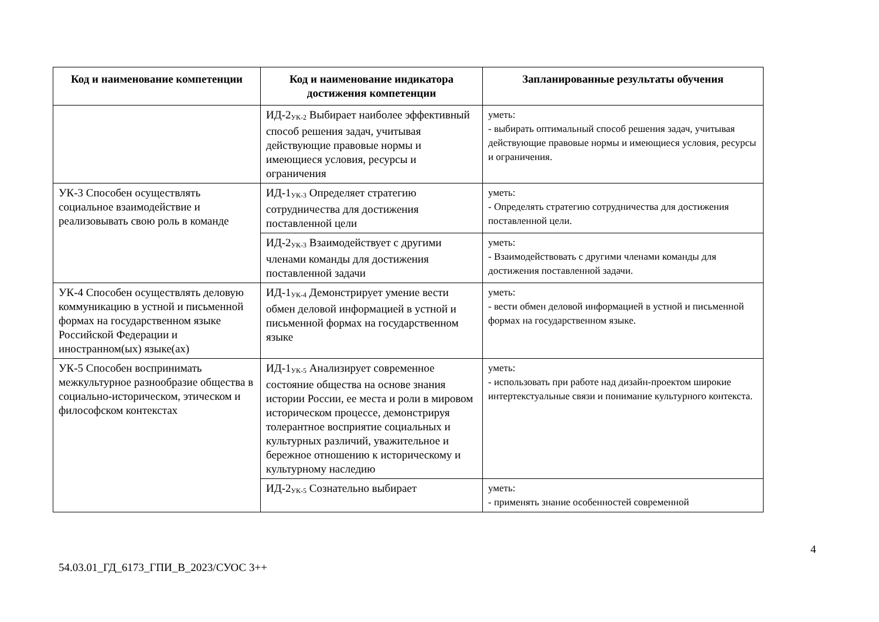| Код и наименование компетенции | Код и наименование индикатора достижения компетенции | Запланированные результаты обучения |
| --- | --- | --- |
| | ИД-2<sub>УК-2</sub> Выбирает наиболее эффективный способ решения задач, учитывая действующие правовые нормы и имеющиеся условия, ресурсы и ограничения | уметь: - выбирать оптимальный способ решения задач, учитывая действующие правовые нормы и имеющиеся условия, ресурсы и ограничения. |
| УК-3 Способен осуществлять социальное взаимодействие и реализовывать свою роль в команде | ИД-1<sub>УК-3</sub> Определяет стратегию сотрудничества для достижения поставленной цели | уметь: - Определять стратегию сотрудничества для достижения поставленной цели. |
| | ИД-2<sub>УК-3</sub> Взаимодействует с другими членами команды для достижения поставленной задачи | уметь: - Взаимодействовать с другими членами команды для достижения поставленной задачи. |
| УК-4 Способен осуществлять деловую коммуникацию в устной и письменной формах на государственном языке Российской Федерации и иностранном(ых) языке(ах) | ИД-1<sub>УК-4</sub> Демонстрирует умение вести обмен деловой информацией в устной и письменной формах на государственном языке | уметь: - вести обмен деловой информацией в устной и письменной формах на государственном языке. |
| УК-5 Способен воспринимать межкультурное разнообразие общества в социально-историческом, этическом и философском контекстах | ИД-1<sub>УК-5</sub> Анализирует современное состояние общества на основе знания истории России, ее места и роли в мировом историческом процессе, демонстрируя толерантное восприятие социальных и культурных различий, уважительное и бережное отношению к историческому и культурному наследию | уметь: - использовать при работе над дизайн-проектом широкие интертекстуальные связи и понимание культурного контекста. |
| | ИД-2<sub>УК-5</sub> Сознательно выбирает | уметь: - применять знание особенностей современной |
4
54.03.01_ГД_6173_ГПИ_В_2023/СУОС 3++